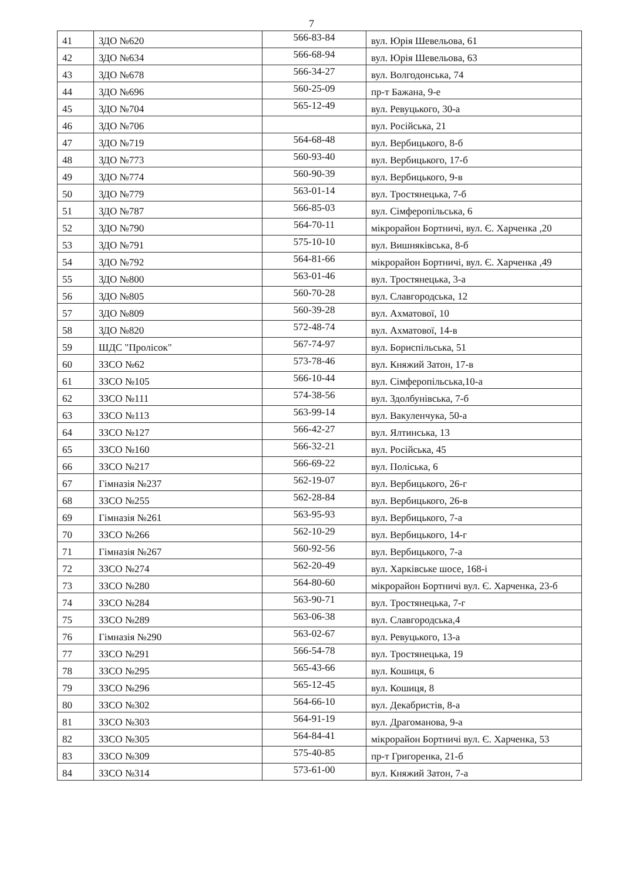7
| 41 | ЗДО №620 | 566-83-84 | вул. Юрія Шевельова, 61 |
| 42 | ЗДО №634 | 566-68-94 | вул. Юрія Шевельова, 63 |
| 43 | ЗДО №678 | 566-34-27 | вул. Волгодонська, 74 |
| 44 | ЗДО №696 | 560-25-09 | пр-т Бажана, 9-е |
| 45 | ЗДО №704 | 565-12-49 | вул. Ревуцького, 30-а |
| 46 | ЗДО №706 | | вул. Російська, 21 |
| 47 | ЗДО №719 | 564-68-48 | вул. Вербицького, 8-б |
| 48 | ЗДО №773 | 560-93-40 | вул. Вербицького, 17-б |
| 49 | ЗДО №774 | 560-90-39 | вул. Вербицького, 9-в |
| 50 | ЗДО №779 | 563-01-14 | вул. Тростянецька, 7-б |
| 51 | ЗДО №787 | 566-85-03 | вул. Сімферопільська, 6 |
| 52 | ЗДО №790 | 564-70-11 | мікрорайон Бортничі, вул. Є. Харченка ,20 |
| 53 | ЗДО №791 | 575-10-10 | вул. Вишняківська, 8-б |
| 54 | ЗДО №792 | 564-81-66 | мікрорайон Бортничі, вул. Є. Харченка ,49 |
| 55 | ЗДО №800 | 563-01-46 | вул. Тростянецька, 3-а |
| 56 | ЗДО №805 | 560-70-28 | вул. Славгородська, 12 |
| 57 | ЗДО №809 | 560-39-28 | вул. Ахматової, 10 |
| 58 | ЗДО №820 | 572-48-74 | вул. Ахматової, 14-в |
| 59 | ШДС "Пролісок" | 567-74-97 | вул. Бориспільська, 51 |
| 60 | ЗЗСО №62 | 573-78-46 | вул. Княжий Затон, 17-в |
| 61 | ЗЗСО №105 | 566-10-44 | вул. Сімферопільська,10-а |
| 62 | ЗЗСО №111 | 574-38-56 | вул. Здолбунівська, 7-б |
| 63 | ЗЗСО №113 | 563-99-14 | вул. Вакуленчука, 50-а |
| 64 | ЗЗСО №127 | 566-42-27 | вул. Ялтинська, 13 |
| 65 | ЗЗСО №160 | 566-32-21 | вул. Російська, 45 |
| 66 | ЗЗСО №217 | 566-69-22 | вул. Поліська, 6 |
| 67 | Гімназія №237 | 562-19-07 | вул. Вербицького, 26-г |
| 68 | ЗЗСО №255 | 562-28-84 | вул. Вербицького, 26-в |
| 69 | Гімназія №261 | 563-95-93 | вул. Вербицького, 7-а |
| 70 | ЗЗСО №266 | 562-10-29 | вул. Вербицького, 14-г |
| 71 | Гімназія №267 | 560-92-56 | вул. Вербицького, 7-а |
| 72 | ЗЗСО №274 | 562-20-49 | вул. Харківське шосе, 168-і |
| 73 | ЗЗСО №280 | 564-80-60 | мікрорайон Бортничі вул. Є. Харченка, 23-б |
| 74 | ЗЗСО №284 | 563-90-71 | вул. Тростянецька, 7-г |
| 75 | ЗЗСО №289 | 563-06-38 | вул. Славгородська,4 |
| 76 | Гімназія №290 | 563-02-67 | вул. Ревуцького, 13-а |
| 77 | ЗЗСО №291 | 566-54-78 | вул. Тростянецька, 19 |
| 78 | ЗЗСО №295 | 565-43-66 | вул. Кошиця, 6 |
| 79 | ЗЗСО №296 | 565-12-45 | вул. Кошиця, 8 |
| 80 | ЗЗСО №302 | 564-66-10 | вул. Декабристів, 8-а |
| 81 | ЗЗСО №303 | 564-91-19 | вул. Драгоманова, 9-а |
| 82 | ЗЗСО №305 | 564-84-41 | мікрорайон Бортничі вул. Є. Харченка, 53 |
| 83 | ЗЗСО №309 | 575-40-85 | пр-т Григоренка, 21-б |
| 84 | ЗЗСО №314 | 573-61-00 | вул. Княжий Затон, 7-а |